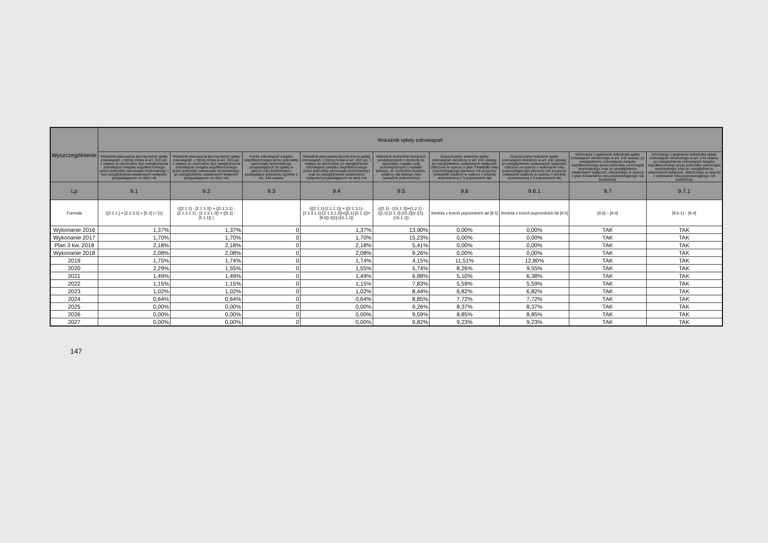| Wyszczególnienie | Wskaźnik spłaty zobowiązań | | | | | | | | |
| --- | --- | --- | --- | --- | --- | --- | --- | --- | --- |
| | Wskaźnik planowanej łącznej kwoty spłaty zobowiązań, o której mowa w art. 243 ust. 1 ustawy do dochodów, bez uwzględnienia zobowiązań związku współtworzonego przez jednostkę samorządu terytorialnego i bez uwzględniania ustawowych wyłączeń przypadających na dany rok | Wskaźnik planowanej łącznej kwoty spłaty zobowiązań, o której mowa w art. 243 ust. 1 ustawy do dochodów, bez uwzględnienia zobowiązań związku współtworzonego przez jednostkę samorządu terytorialnego, po uwzględnieniu ustawowych wyłączeń przypadających na dany rok | Kwota zobowiązań związku współtworzonego przez jednostkę samorządu terytorialnego przypadających do spłaty w danym roku budżetowym, podlegająca doliczeniu zgodnie z art. 244 ustawy | Wskaźnik planowanej łącznej kwoty spłaty zobowiązań, o której mowa w art. 243 ust. 1 ustawy do dochodów, po uwzględnieniu zobowiązań związku współtworzonego przez jednostkę samorządu terytorialnego oraz po uwzględnieniu ustawowych wyłączeń przypadających na dany rok | Wskaźnik dochodów bieżących powiększonych o dochody ze sprzedaży majątku oraz pomniejszonych o wydatki bieżące, do dochodów budżetu, ustalony dla danego roku (wskaźnik jednoroczny) | Dopuszczalny wskaźnik spłaty zobowiązań określony w art. 243 ustawy, po uwzględnieniu ustawowych wyłączeń, obliczony w oparciu o plan 3 kwartału roku poprzedzającego pierwszy rok prognozy (wskaźnik ustalony w oparciu o średnią arytmetyczną z 3 poprzednich lat) | Dopuszczalny wskaźnik spłaty zobowiązań określony w art. 243 ustawy, po uwzględnieniu ustawowych wyłączeń, obliczony w oparciu o wykonanie roku poprzedzającego pierwszy rok prognozy (wskaźnik ustalony w oparciu o średnią arytmetyczną z 3 poprzednich lat) | Informacja o spełnieniu wskaźnika spłaty zobowiązań określonego w art. 243 ustawy, po uwzględnieniu zobowiązań związku współtworzonego przez jednostkę samorządu terytorialnego oraz po uwzględnieniu ustawowych wyłączeń, obliczonego w oparciu o plan 3 kwartałów roku poprzedzającego rok budżetowy | Informacja o spełnieniu wskaźnika spłaty zobowiązań określonego w art. 243 ustawy, po uwzględnieniu zobowiązań związku współtworzonego przez jednostkę samorządu terytorialnego oraz po uwzględnieniu ustawowych wyłączeń, obliczonego w oparciu o wykonanie roku poprzedzającego rok budżetowy |
| Lp | 9.1 | 9.2 | 9.3 | 9.4 | 9.5 | 9.6 | 9.6.1 | 9.7 | 9.7.1 |
| Formuła | ([2.1.1.] + [2.1.3.1] + [5.1] ) / [1] | (([2.1.1] - [2.1.1.1]) + ([2.1.3.1] - [2.1.3.1.1] - [2.1.3.1.2]) + ([5.1] - [5.1.1]) ) | | (([2.1.1]-[2.1.1.1]) + ([2.1.3.1]-[2.1.3.1.1]-[2.1.3.1.2])+([5.1]-[5.1.1])+[9.5]) /([1]-[15.1.1]) | (([1.1] - [15.1.1])+[1.2.1] - ([2.1]-[2.1.2]-[15.2]))/ ([1]-[15.1.1]) | średnia z trzech poprzednich lat [9.5] | średnia z trzech poprzednich lat [9.5] | [9.6] – [9.4] | [9.6.1] – [9.4] |
| Wykonanie 2016 | 1,37% | 1,37% | 0 | 1,37% | 13,90% | 0,00% | 0,00% | TAK | TAK |
| Wykonanie 2017 | 1,70% | 1,70% | 0 | 1,70% | 15,23% | 0,00% | 0,00% | TAK | TAK |
| Plan 3 kw. 2018 | 2,18% | 2,18% | 0 | 2,18% | 5,41% | 0,00% | 0,00% | TAK | TAK |
| Wykonanie 2018 | 2,08% | 2,08% | 0 | 2,08% | 9,26% | 0,00% | 0,00% | TAK | TAK |
| 2019 | 1,75% | 1,74% | 0 | 1,74% | 4,15% | 11,51% | 12,80% | TAK | TAK |
| 2020 | 2,29% | 1,55% | 0 | 1,55% | 5,74% | 8,26% | 9,55% | TAK | TAK |
| 2021 | 1,49% | 1,49% | 0 | 1,49% | 6,88% | 5,10% | 6,38% | TAK | TAK |
| 2022 | 1,15% | 1,15% | 0 | 1,15% | 7,83% | 5,59% | 5,59% | TAK | TAK |
| 2023 | 1,02% | 1,02% | 0 | 1,02% | 8,44% | 6,82% | 6,82% | TAK | TAK |
| 2024 | 0,64% | 0,64% | 0 | 0,64% | 8,85% | 7,72% | 7,72% | TAK | TAK |
| 2025 | 0,00% | 0,00% | 0 | 0,00% | 9,26% | 8,37% | 8,37% | TAK | TAK |
| 2026 | 0,00% | 0,00% | 0 | 0,00% | 9,59% | 8,85% | 8,85% | TAK | TAK |
| 2027 | 0,00% | 0,00% | 0 | 0,00% | 9,82% | 9,23% | 9,23% | TAK | TAK |
147